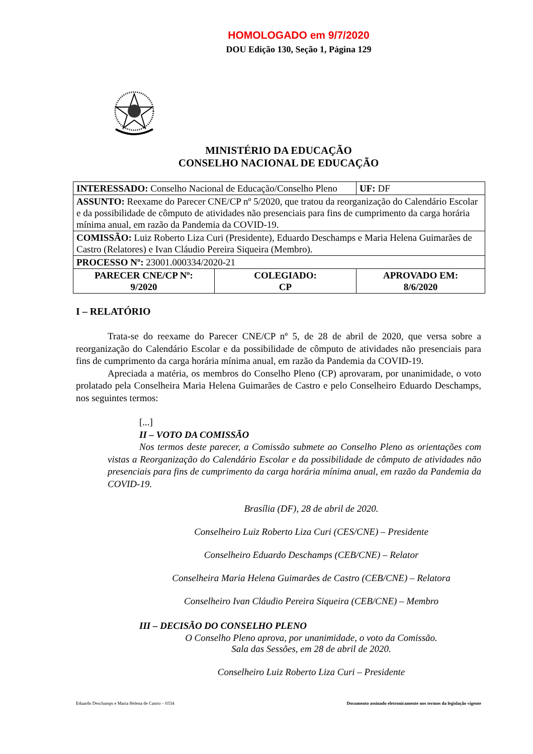HOMOLOGADO em 9/7/2020
DOU Edição 130, Seção 1, Página 129
MINISTÉRIO DA EDUCAÇÃO
CONSELHO NACIONAL DE EDUCAÇÃO
| INTERESSADO: Conselho Nacional de Educação/Conselho Pleno | | UF: DF |
| ASSUNTO: Reexame do Parecer CNE/CP nº 5/2020, que tratou da reorganização do Calendário Escolar e da possibilidade de cômputo de atividades não presenciais para fins de cumprimento da carga horária mínima anual, em razão da Pandemia da COVID-19. | | |
| COMISSÃO: Luiz Roberto Liza Curi (Presidente), Eduardo Deschamps e Maria Helena Guimarães de Castro (Relatores) e Ivan Cláudio Pereira Siqueira (Membro). | | |
| PROCESSO Nº: 23001.000334/2020-21 | | |
| PARECER CNE/CP Nº: 9/2020 | COLEGIADO: CP | APROVADO EM: 8/6/2020 |
I – RELATÓRIO
Trata-se do reexame do Parecer CNE/CP nº 5, de 28 de abril de 2020, que versa sobre a reorganização do Calendário Escolar e da possibilidade de cômputo de atividades não presenciais para fins de cumprimento da carga horária mínima anual, em razão da Pandemia da COVID-19.
Apreciada a matéria, os membros do Conselho Pleno (CP) aprovaram, por unanimidade, o voto prolatado pela Conselheira Maria Helena Guimarães de Castro e pelo Conselheiro Eduardo Deschamps, nos seguintes termos:
[...]
II – VOTO DA COMISSÃO
Nos termos deste parecer, a Comissão submete ao Conselho Pleno as orientações com vistas a Reorganização do Calendário Escolar e da possibilidade de cômputo de atividades não presenciais para fins de cumprimento da carga horária mínima anual, em razão da Pandemia da COVID-19.
Brasília (DF), 28 de abril de 2020.
Conselheiro Luiz Roberto Liza Curi (CES/CNE) – Presidente
Conselheiro Eduardo Deschamps (CEB/CNE) – Relator
Conselheira Maria Helena Guimarães de Castro (CEB/CNE) – Relatora
Conselheiro Ivan Cláudio Pereira Siqueira (CEB/CNE) – Membro
III – DECISÃO DO CONSELHO PLENO
O Conselho Pleno aprova, por unanimidade, o voto da Comissão.
Sala das Sessões, em 28 de abril de 2020.
Conselheiro Luiz Roberto Liza Curi – Presidente
Eduardo Deschamps e Maria Helena de Castro – 0334 Documento assinado eletronicamente nos termos da legislação vigente